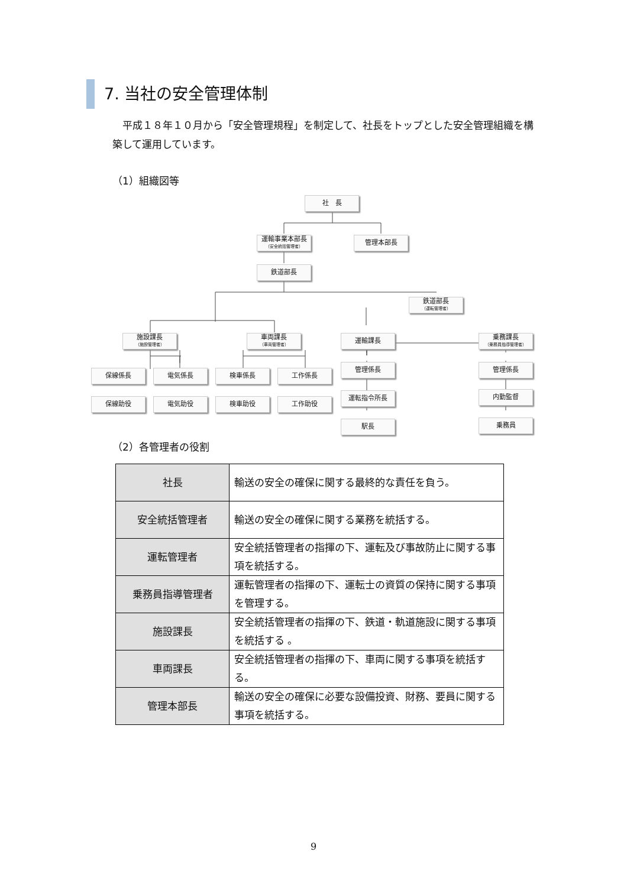7. 当社の安全管理体制
　平成１８年１０月から「安全管理規程」を制定して、社長をトップとした安全管理組織を構築して運用しています。
（1）組織図等
社　長
運輸事業本部長
（安全統括管理者）
管理本部長
鉄道部長
鉄道部長
（運転管理者）
施設課長
（施設管理者）
車両課長
（車両管理者）
運輸課長
乗務課長
（乗務員指導管理者）
保線係長 電気係長 検車係長 工作係長
管理係長 管理係長
保線助役 電気助役 検車助役 工作助役
運転指令所長 内勤監督
駅長 乗務員
（2）各管理者の役割
| 社長 | 輸送の安全の確保に関する最終的な責任を負う。 |
| 安全統括管理者 | 輸送の安全の確保に関する業務を統括する。 |
| 運転管理者 | 安全統括管理者の指揮の下、運転及び事故防止に関する事項を統括する。 |
| 乗務員指導管理者 | 運転管理者の指揮の下、運転士の資質の保持に関する事項を管理する。 |
| 施設課長 | 安全統括管理者の指揮の下、鉄道・軌道施設に関する事項を統括する 。 |
| 車両課長 | 安全統括管理者の指揮の下、車両に関する事項を統括する。 |
| 管理本部長 | 輸送の安全の確保に必要な設備投資、財務、要員に関する事項を統括する。 |
9